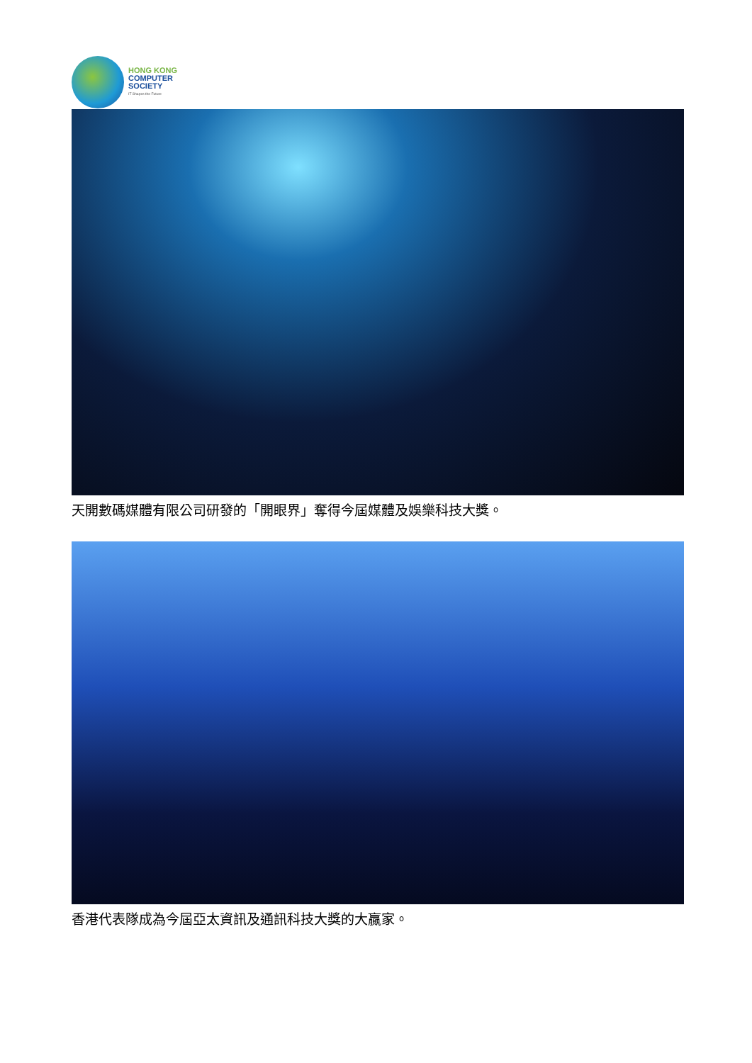HONG KONG
COMPUTER
SOCIETY
IT Shapes the Future
天開數碼媒體有限公司研發的「開眼界」奪得今屆媒體及娛樂科技大獎。
香港代表隊成為今屆亞太資訊及通訊科技大獎的大贏家。